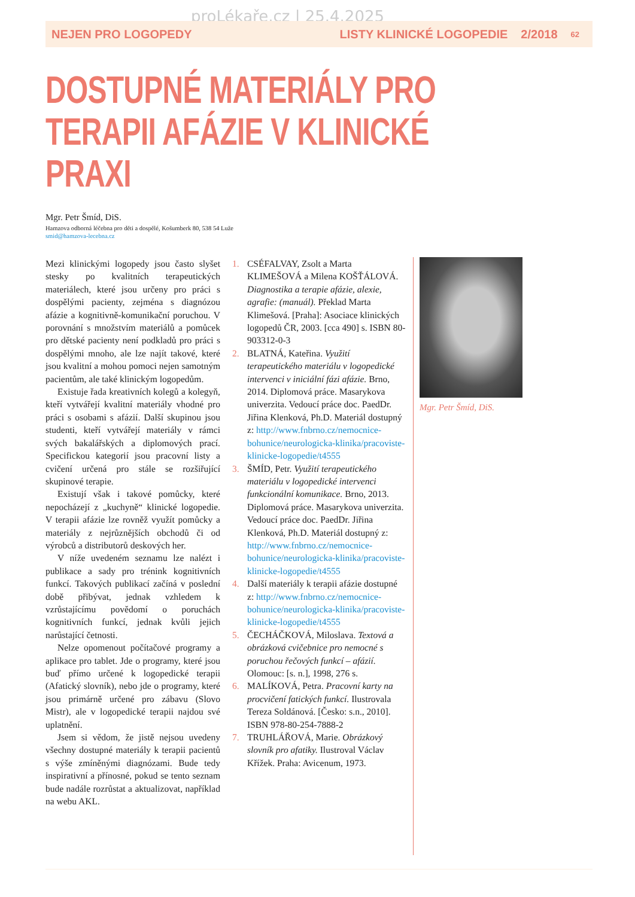proLékaře.cz | 25.4.2025
NEJEN PRO LOGOPEDY LISTY KLINICKÉ LOGOPEDIE 2/2018 62
DOSTUPNÉ MATERIÁLY PRO TERAPII AFÁZIE V KLINICKÉ PRAXI
Mgr. Petr Šmíd, DiS.
Hamzova odborná léčebna pro děti a dospělé, Košumberk 80, 538 54 Luže
smid@hamzova-lecebna.cz
Mezi klinickými logopedy jsou často slyšet stesky po kvalitních terapeutických materiálech, které jsou určeny pro práci s dospělými pacienty, zejména s diagnózou afázie a kognitivně-komunikační poruchou. V porovnání s množstvím materiálů a pomůcek pro dětské pacienty není podkladů pro práci s dospělými mnoho, ale lze najít takové, které jsou kvalitní a mohou pomoci nejen samotným pacientům, ale také klinickým logopedům.
Existuje řada kreativních kolegů a kolegyň, kteří vytvářejí kvalitní materiály vhodné pro práci s osobami s afázií. Další skupinou jsou studenti, kteří vytvářejí materiály v rámci svých bakalářských a diplomových prací. Specifickou kategorií jsou pracovní listy a cvičení určená pro stále se rozšiřující skupinové terapie.
Existují však i takové pomůcky, které nepocházejí z „kuchyně“ klinické logopedie. V terapii afázie lze rovněž využít pomůcky a materiály z nejrůznějších obchodů či od výrobců a distributorů deskových her.
V níže uvedeném seznamu lze nalézt i publikace a sady pro trénink kognitivních funkcí. Takových publikací začíná v poslední době přibývat, jednak vzhledem k vzrůstajícímu povědomí o poruchách kognitivních funkcí, jednak kvůli jejich narůstající četnosti.
Nelze opomenout počítačové programy a aplikace pro tablet. Jde o programy, které jsou buď přímo určené k logopedické terapii (Afatický slovník), nebo jde o programy, které jsou primárně určené pro zábavu (Slovo Mistr), ale v logopedické terapii najdou své uplatnění.
Jsem si vědom, že jistě nejsou uvedeny všechny dostupné materiály k terapii pacientů s výše zmíněnými diagnózami. Bude tedy inspirativní a přínosné, pokud se tento seznam bude nadále rozrůstat a aktualizovat, například na webu AKL.
1. CSÉFALVAY, Zsolt a Marta KLIMEŠOVÁ a Milena KOŠŤÁLOVÁ. Diagnostika a terapie afázie, alexie, agrafie: (manuál). Překlad Marta Klimešová. [Praha]: Asociace klinických logopedů ČR, 2003. [cca 490] s. ISBN 80-903312-0-3
2. BLATNÁ, Kateřina. Využití terapeutického materiálu v logopedické intervenci v iniciální fázi afázie. Brno, 2014. Diplomová práce. Masarykova univerzita. Vedoucí práce doc. PaedDr. Jiřina Klenková, Ph.D. Materiál dostupný z: http://www.fnbrno.cz/nemocnice-bohunice/neurologicka-klinika/pracoviste-klinicke-logopedie/t4555
3. ŠMÍD, Petr. Využití terapeutického materiálu v logopedické intervenci funkcionální komunikace. Brno, 2013. Diplomová práce. Masarykova univerzita. Vedoucí práce doc. PaedDr. Jiřina Klenková, Ph.D. Materiál dostupný z: http://www.fnbrno.cz/nemocnice-bohunice/neurologicka-klinika/pracoviste-klinicke-logopedie/t4555
4. Další materiály k terapii afázie dostupné z: http://www.fnbrno.cz/nemocnice-bohunice/neurologicka-klinika/pracoviste-klinicke-logopedie/t4555
5. ČECHÁČKOVÁ, Miloslava. Textová a obrázková cvičebnice pro nemocné s poruchou řečových funkcí – afázií. Olomouc: [s. n.], 1998, 276 s.
6. MALÍKOVÁ, Petra. Pracovní karty na procvičení fatických funkcí. Ilustrovala Tereza Soldánová. [Česko: s.n., 2010]. ISBN 978-80-254-7888-2
7. TRUHLÁŘOVÁ, Marie. Obrázkový slovník pro afatiky. Ilustroval Václav Křížek. Praha: Avicenum, 1973.
Mgr. Petr Šmíd, DiS.